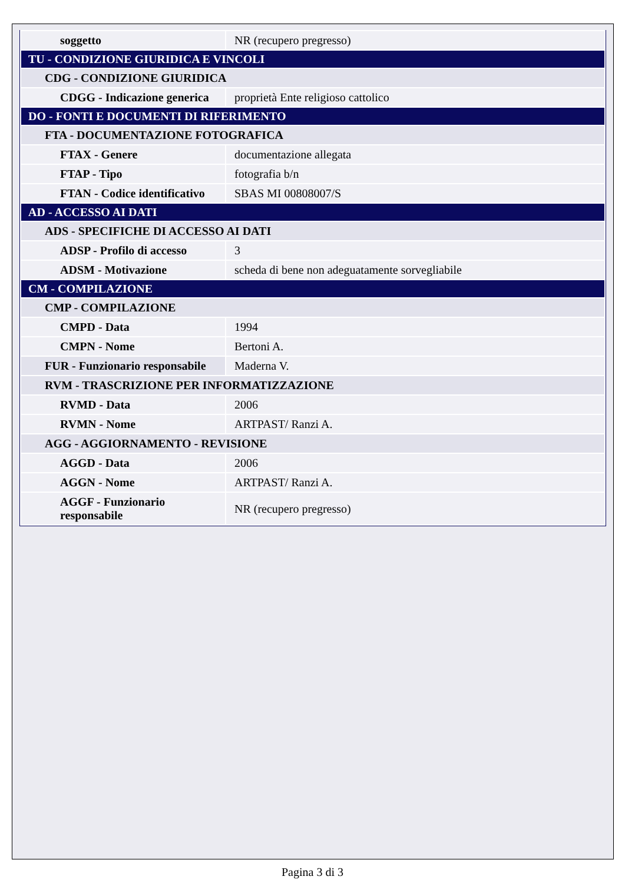| soggetto | NR (recupero pregresso) |
| TU - CONDIZIONE GIURIDICA E VINCOLI | |
| CDG - CONDIZIONE GIURIDICA | |
| CDGG - Indicazione generica | proprietà Ente religioso cattolico |
| DO - FONTI E DOCUMENTI DI RIFERIMENTO | |
| FTA - DOCUMENTAZIONE FOTOGRAFICA | |
| FTAX - Genere | documentazione allegata |
| FTAP - Tipo | fotografia b/n |
| FTAN - Codice identificativo | SBAS MI 00808007/S |
| AD - ACCESSO AI DATI | |
| ADS - SPECIFICHE DI ACCESSO AI DATI | |
| ADSP - Profilo di accesso | 3 |
| ADSM - Motivazione | scheda di bene non adeguatamente sorvegliabile |
| CM - COMPILAZIONE | |
| CMP - COMPILAZIONE | |
| CMPD - Data | 1994 |
| CMPN - Nome | Bertoni A. |
| FUR - Funzionario responsabile | Maderna V. |
| RVM - TRASCRIZIONE PER INFORMATIZZAZIONE | |
| RVMD - Data | 2006 |
| RVMN - Nome | ARTPAST/ Ranzi A. |
| AGG - AGGIORNAMENTO - REVISIONE | |
| AGGD - Data | 2006 |
| AGGN - Nome | ARTPAST/ Ranzi A. |
| AGGF - Funzionario responsabile | NR (recupero pregresso) |
Pagina 3 di 3